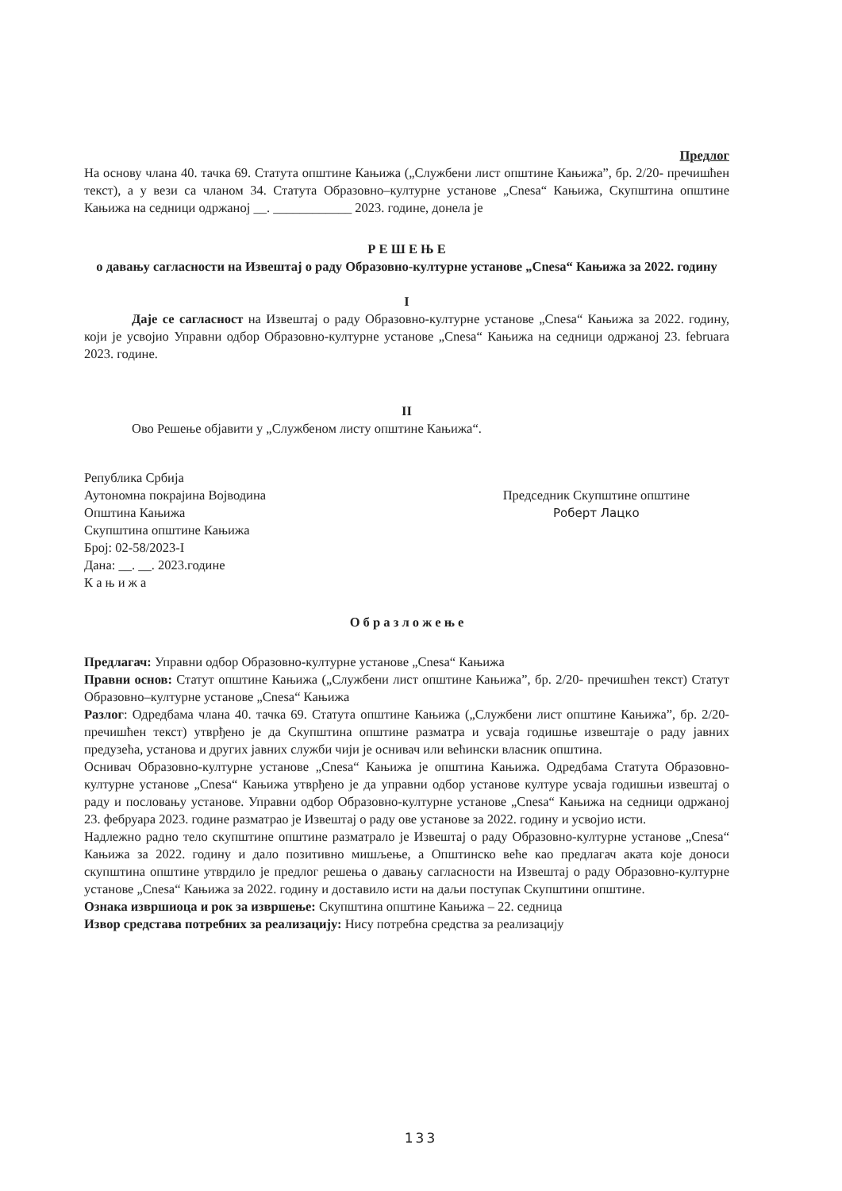Предлог
На основу члана 40. тачка 69. Статута општине Кањижа („Службени лист општине Кањижа”, бр. 2/20- пречишћен текст), а у вези са чланом 34. Статута Образовно–културне установе „Cnesa“ Кањижа, Скупштина општине Кањижа на седници одржаној __. ____________ 2023. године, донела је
Р Е Ш Е Њ Е
о давању сагласности на Извештај о раду Образовно-културне установе „Cnesa“ Кањижа за 2022. годину
I
Даје се сагласност на Извештај о раду Образовно-културне установе „Cnesa“ Кањижа за 2022. годину, који је усвојио Управни одбор Образовно-културне установе „Cnesa“ Кањижа на седници одржаној 23. februara 2023. године.
II
Ово Решење објавити у „Службеном листу општине Кањижа“.
Република Србија
Аутономна покрајина Војводина
Општина Кањижа
Скупштина општине Кањижа
Број: 02-58/2023-I
Дана: __. __. 2023.године
К а њ и ж а
Председник Скупштине општине
Роберт Лацко
О б р а з л о ж е њ е
Предлагач: Управни одбор Образовно-културне установе „Cnesa“ Кањижа
Правни основ: Статут општине Кањижа („Службени лист општине Кањижа”, бр. 2/20- пречишћен текст) Статут Образовно–културне установе „Cnesa“ Кањижа
Разлог: Одредбама члана 40. тачка 69. Статута општине Кањижа („Службени лист општине Кањижа”, бр. 2/20- пречишћен текст) утврђено је да Скупштина општине разматра и усваја годишње извештаје о раду јавних предузећа, установа и других јавних служби чији је оснивач или већински власник општина.
Оснивач Образовно-културне установе „Cnesa“ Кањижа је општина Кањижа. Одредбама Статута Образовно-културне установе „Cnesa“ Кањижа утврђено је да управни одбор установе културе усваја годишњи извештај о раду и пословању установе. Управни одбор Образовно-културне установе „Cnesa“ Кањижа на седници одржаној 23. фебруара 2023. године разматрао је Извештај о раду ове установе за 2022. годину и усвојио исти.
Надлежно радно тело скупштине општине разматрало је Извештај о раду Образовно-културне установе „Cnesa“ Кањижа за 2022. годину и дало позитивно мишљење, а Општинско веће као предлагач аката које доноси скупштина општине утврдило је предлог решења о давању сагласности на Извештај о раду Образовно-културне установе „Cnesa“ Кањижа за 2022. годину и доставило исти на даљи поступак Скупштини општине.
Ознака извршиоца и рок за извршење: Скупштина општине Кањижа – 22. седница
Извор средстава потребних за реализацију: Нису потребна средства за реализацију
133